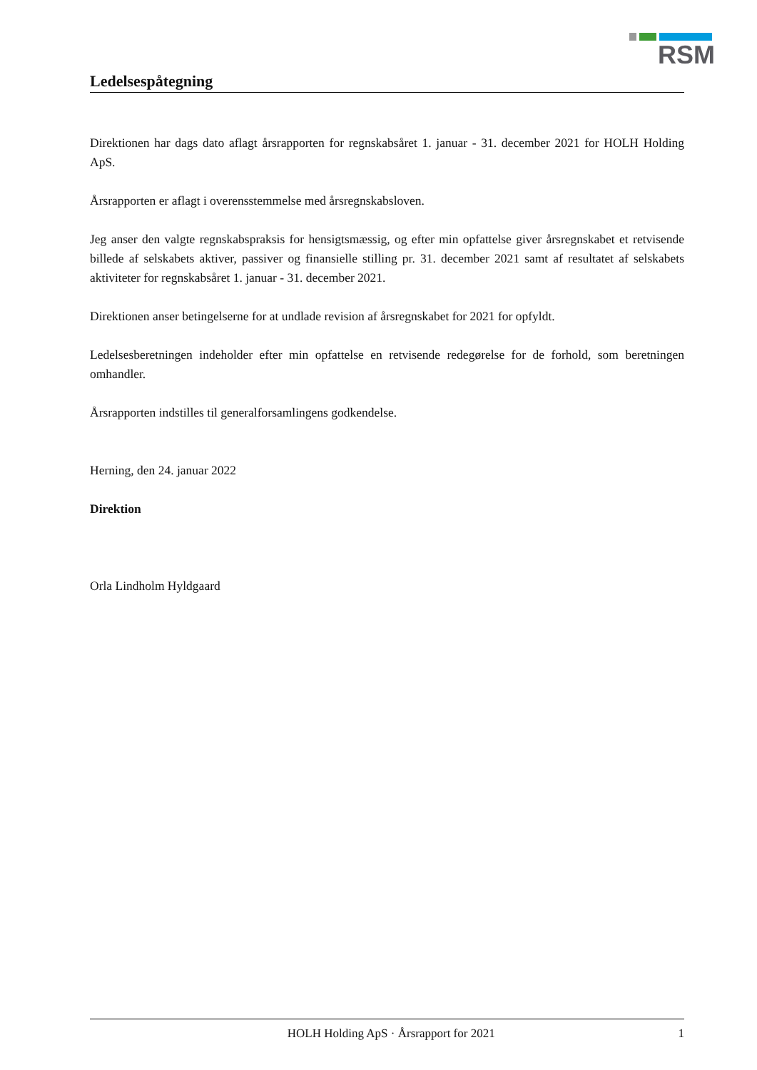RSM
Ledelsespåtegning
Direktionen har dags dato aflagt årsrapporten for regnskabsåret 1. januar - 31. december 2021 for HOLH Holding ApS.
Årsrapporten er aflagt i overensstemmelse med årsregnskabsloven.
Jeg anser den valgte regnskabspraksis for hensigtsmæssig, og efter min opfattelse giver årsregnskabet et retvisende billede af selskabets aktiver, passiver og finansielle stilling pr. 31. december 2021 samt af resultatet af selskabets aktiviteter for regnskabsåret 1. januar - 31. december 2021.
Direktionen anser betingelserne for at undlade revision af årsregnskabet for 2021 for opfyldt.
Ledelsesberetningen indeholder efter min opfattelse en retvisende redegørelse for de forhold, som beretningen omhandler.
Årsrapporten indstilles til generalforsamlingens godkendelse.
Herning, den 24. januar 2022
Direktion
Orla Lindholm Hyldgaard
HOLH Holding ApS · Årsrapport for 2021 1